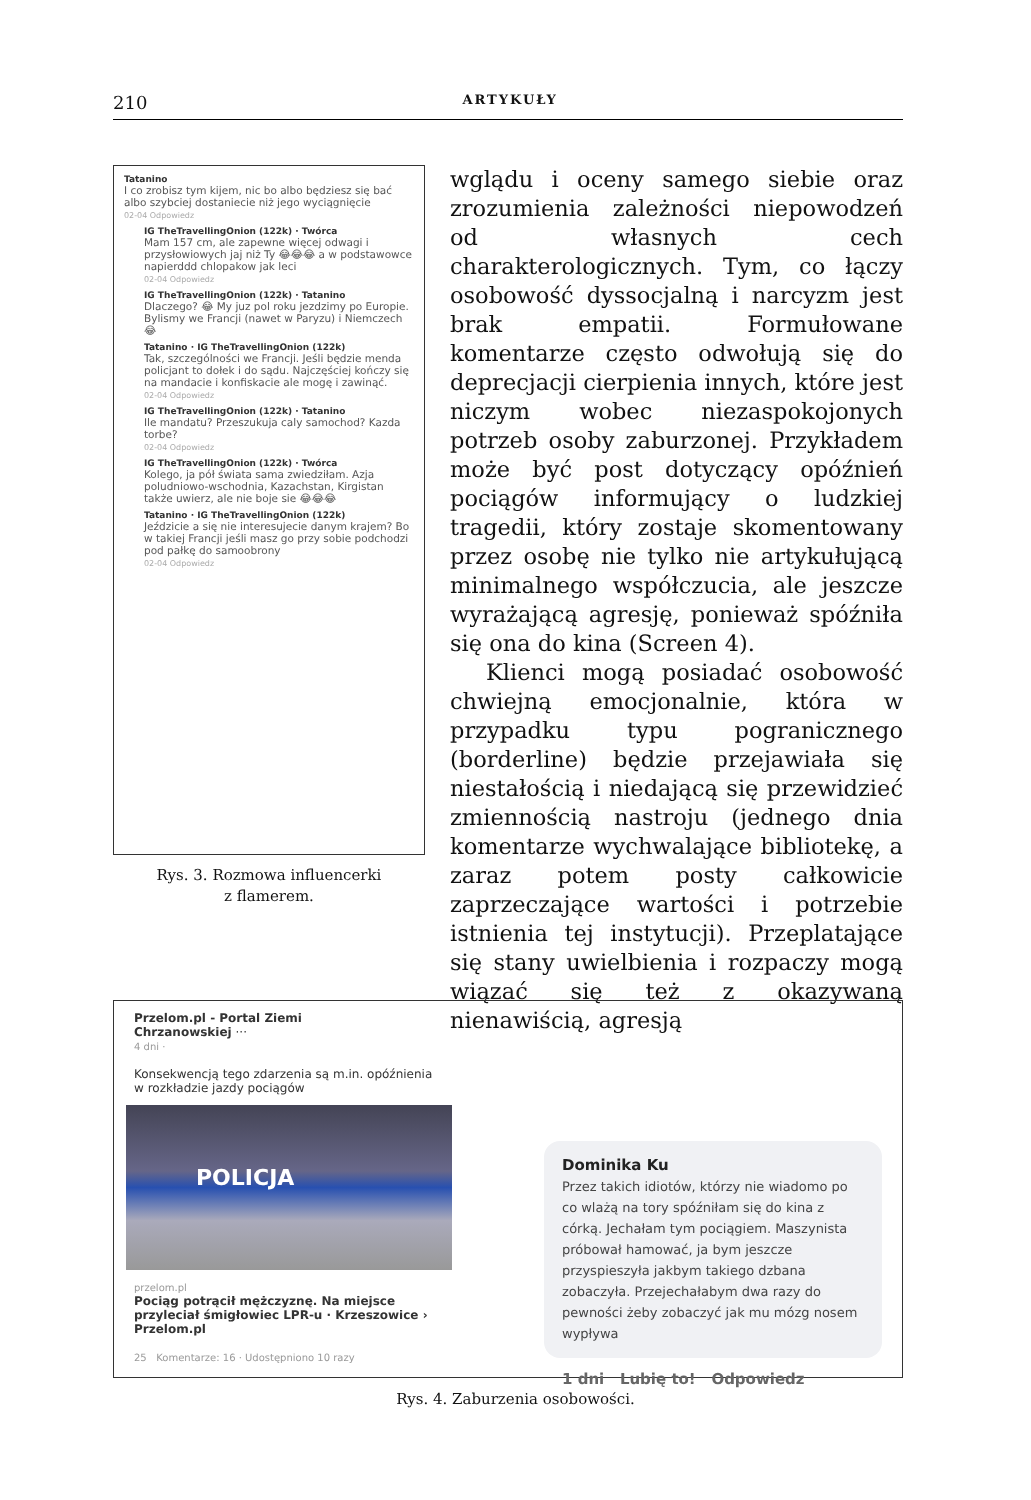210 ARTYKUŁY
Tatanino
I co zrobisz tym kijem, nic bo albo będziesz się bać albo szybciej dostaniecie niż jego wyciągnięcie
02-04 Odpowiedz
IG TheTravellingOnion (122k) · Twórca
Mam 157 cm, ale zapewne więcej odwagi i przysłowiowych jaj niż Ty 😂😂😂 a w podstawowce napierddd chlopakow jak leci
02-04 Odpowiedz
IG TheTravellingOnion (122k) · Tatanino
Dlaczego? 😂 My juz pol roku jezdzimy po Europie. Bylismy we Francji (nawet w Paryzu) i Niemczech 😂
Tatanino · IG TheTravellingOnion (122k)
Tak, szczególności we Francji. Jeśli będzie menda policjant to dołek i do sądu. Najczęściej kończy się na mandacie i konfiskacie ale mogę i zawinąć.
02-04 Odpowiedz
IG TheTravellingOnion (122k) · Tatanino
Ile mandatu? Przeszukuja caly samochod? Kazda torbe?
02-04 Odpowiedz
IG TheTravellingOnion (122k) · Twórca
Kolego, ja pół świata sama zwiedziłam. Azja poludniowo-wschodnia, Kazachstan, Kirgistan także uwierz, ale nie boje sie 😂😂😂
Tatanino · IG TheTravellingOnion (122k)
Jeździcie a się nie interesujecie danym krajem? Bo w takiej Francji jeśli masz go przy sobie podchodzi pod pałkę do samoobrony
02-04 Odpowiedz
Rys. 3. Rozmowa influencerki
z flamerem.
wglądu i oceny samego siebie oraz zrozumienia zależności niepowodzeń od własnych cech charakterologicznych. Tym, co łączy osobowość dyssocjalną i narcyzm jest brak empatii. Formułowane komentarze często odwołują się do deprecjacji cierpienia innych, które jest niczym wobec niezaspokojonych potrzeb osoby zaburzonej. Przykładem może być post dotyczący opóźnień pociągów informujący o ludzkiej tragedii, który zostaje skomentowany przez osobę nie tylko nie artykułującą minimalnego współczucia, ale jeszcze wyrażającą agresję, ponieważ spóźniła się ona do kina (Screen 4).
Klienci mogą posiadać osobowość chwiejną emocjonalnie, która w przypadku typu pogranicznego (borderline) będzie przejawiała się niestałością i niedającą się przewidzieć zmiennością nastroju (jednego dnia komentarze wychwalające bibliotekę, a zaraz potem posty całkowicie zaprzeczające wartości i potrzebie istnienia tej instytucji). Przeplatające się stany uwielbienia i rozpaczy mogą wiązać się też z okazywaną nienawiścią, agresją
Przelom.pl - Portal Ziemi
Chrzanowskiej ···
4 dni ·
Konsekwencją tego zdarzenia są m.in. opóźnienia w rozkładzie jazdy pociągów
POLICJA
przelom.pl
Pociąg potrącił mężczyznę. Na miejsce przyleciał śmigłowiec LPR-u · Krzeszowice › Przelom.pl
25 Komentarze: 16 · Udostępniono 10 razy
Dominika Ku
Przez takich idiotów, którzy nie wiadomo po co wlażą na tory spóźniłam się do kina z córką. Jechałam tym pociągiem. Maszynista próbował hamować, ja bym jeszcze przyspieszyła jakbym takiego dzbana zobaczyła. Przejechałabym dwa razy do pewności żeby zobaczyć jak mu mózg nosem wypływa
1 dni Lubię to! Odpowiedz
Rys. 4. Zaburzenia osobowości.